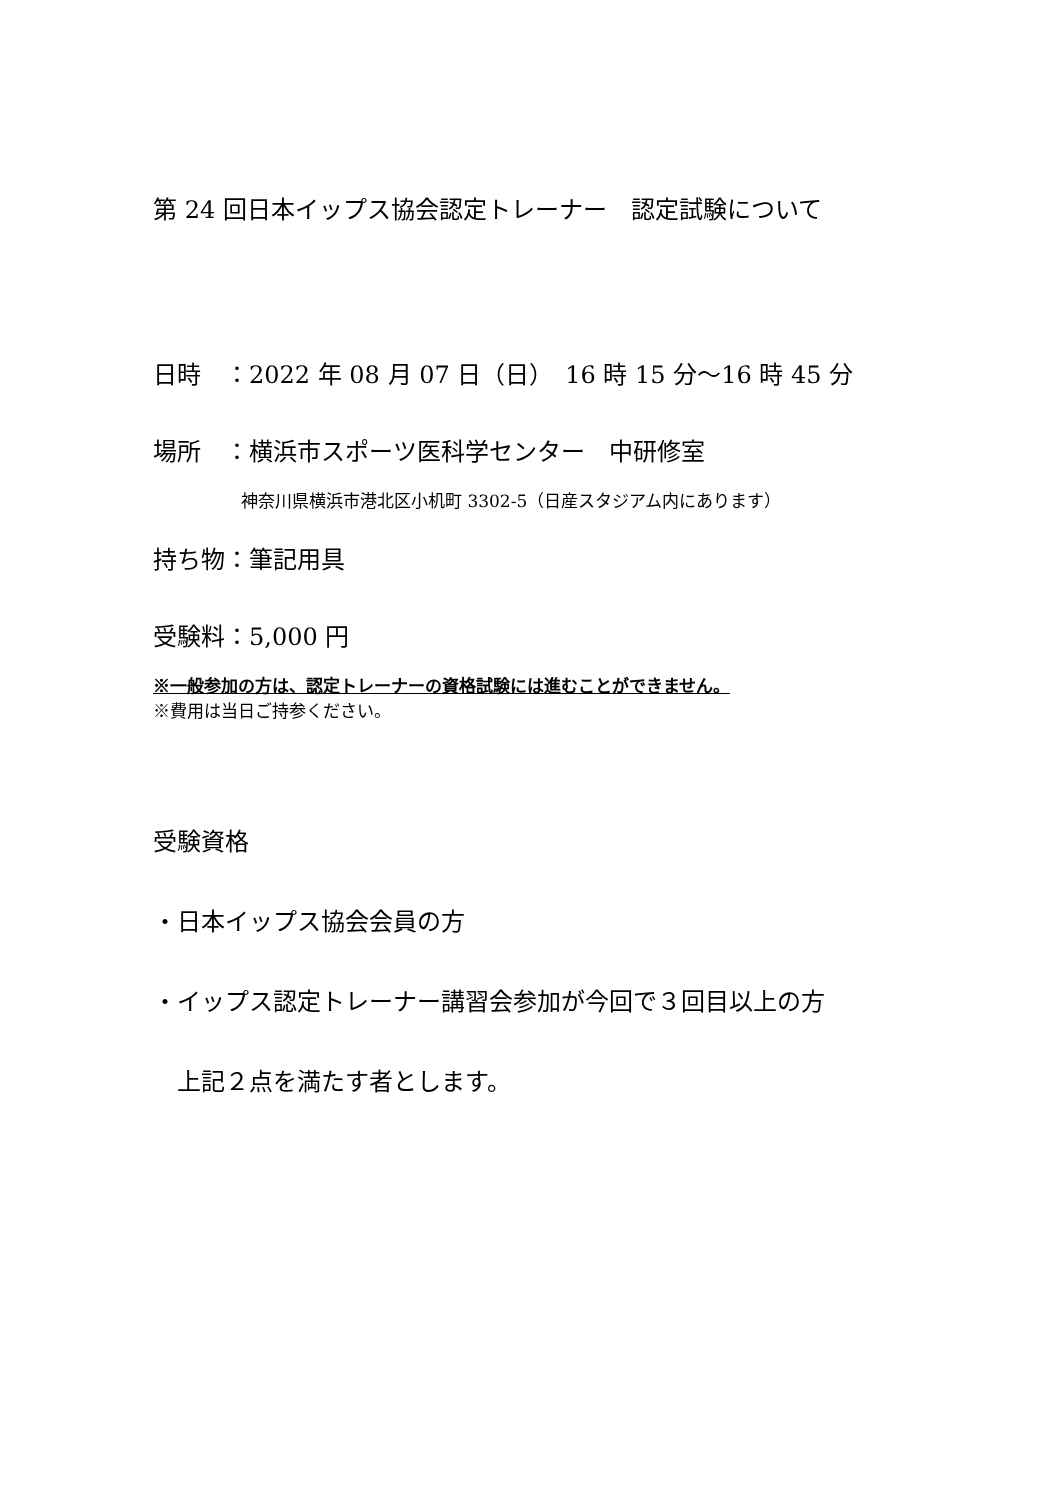第 24 回日本イップス協会認定トレーナー　認定試験について
日時　：2022 年 08 月 07 日（日）　16 時 15 分～16 時 45 分
場所　：横浜市スポーツ医科学センター　中研修室
神奈川県横浜市港北区小机町 3302-5（日産スタジアム内にあります）
持ち物：筆記用具
受験料：5,000 円
※一般参加の方は、認定トレーナーの資格試験には進むことができません。
※費用は当日ご持参ください。
受験資格
・日本イップス協会会員の方
・イップス認定トレーナー講習会参加が今回で３回目以上の方
上記２点を満たす者とします。